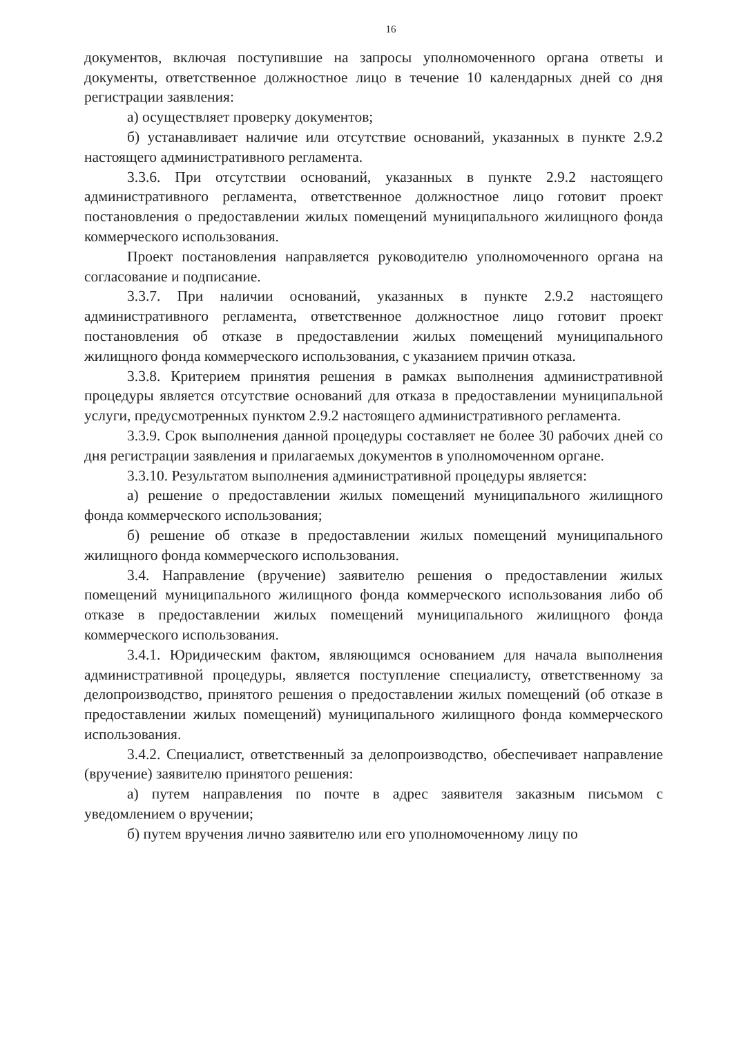16
документов, включая поступившие на запросы уполномоченного органа ответы и документы, ответственное должностное лицо в течение 10 календарных дней со дня регистрации заявления:
а) осуществляет проверку документов;
б) устанавливает наличие или отсутствие оснований, указанных в пункте 2.9.2 настоящего административного регламента.
3.3.6. При отсутствии оснований, указанных в пункте 2.9.2 настоящего административного регламента, ответственное должностное лицо готовит проект постановления о предоставлении жилых помещений муниципального жилищного фонда коммерческого использования.
Проект постановления направляется руководителю уполномоченного органа на согласование и подписание.
3.3.7. При наличии оснований, указанных в пункте 2.9.2 настоящего административного регламента, ответственное должностное лицо готовит проект постановления об отказе в предоставлении жилых помещений муниципального жилищного фонда коммерческого использования, с указанием причин отказа.
3.3.8. Критерием принятия решения в рамках выполнения административной процедуры является отсутствие оснований для отказа в предоставлении муниципальной услуги, предусмотренных пунктом 2.9.2 настоящего административного регламента.
3.3.9. Срок выполнения данной процедуры составляет не более 30 рабочих дней со дня регистрации заявления и прилагаемых документов в уполномоченном органе.
3.3.10. Результатом выполнения административной процедуры является:
а) решение о предоставлении жилых помещений муниципального жилищного фонда коммерческого использования;
б) решение об отказе в предоставлении жилых помещений муниципального жилищного фонда коммерческого использования.
3.4. Направление (вручение) заявителю решения о предоставлении жилых помещений муниципального жилищного фонда коммерческого использования либо об отказе в предоставлении жилых помещений муниципального жилищного фонда коммерческого использования.
3.4.1. Юридическим фактом, являющимся основанием для начала выполнения административной процедуры, является поступление специалисту, ответственному за делопроизводство, принятого решения о предоставлении жилых помещений (об отказе в предоставлении жилых помещений) муниципального жилищного фонда коммерческого использования.
3.4.2. Специалист, ответственный за делопроизводство, обеспечивает направление (вручение) заявителю принятого решения:
а) путем направления по почте в адрес заявителя заказным письмом с уведомлением о вручении;
б) путем вручения лично заявителю или его уполномоченному лицу по